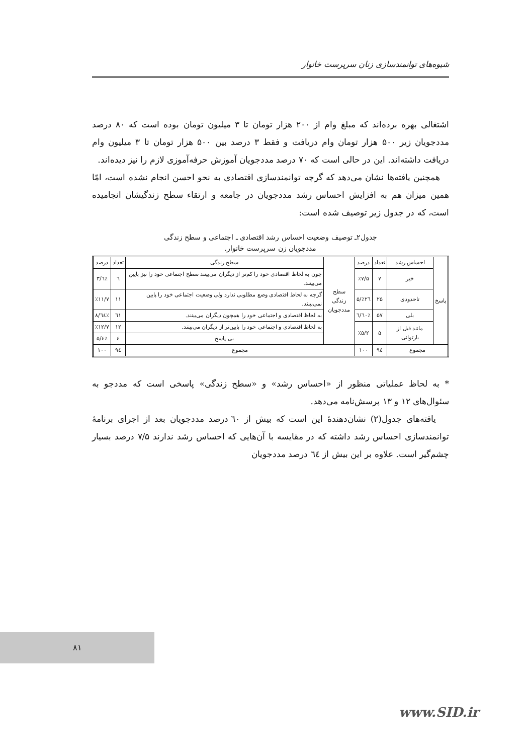شیوه‌های توانمندسازی زنان سرپرست خانوار
اشتغالی بهره برده‌اند که مبلغ وام از ۲۰۰ هزار تومان تا ۳ میلیون تومان بوده است که ۸۰ درصد مددجویان زیر ۵۰۰ هزار تومان وام دریافت و فقط ۳ درصد بین ۵۰۰ هزار تومان تا ۳ میلیون وام دریافت داشته‌اند. این در حالی است که ۷۰ درصد مددجویان آموزش حرفه‌آموزی لازم را نیز دیده‌اند.
همچنین یافته‌ها نشان می‌دهد که گرچه توانمندسازی اقتصادی به نحو احسن انجام نشده است، امّا همین میزان هم به افزایش احساس رشد مددجویان در جامعه و ارتقاء سطح زندگیشان انجامیده است، که در جدول زیر توصیف شده است:
جدول۲ـ توصیف وضعیت احساس رشد اقتصادی ـ اجتماعی و سطح زندگی
مددجویان زن سرپرست خانوار.
| پاسخ | احساس رشد | تعداد | درصد | سطح زندگی مددجویان | سطح زندگی | تعداد | درصد |
| | خیر | ۷ | ٪۷/۵ | | چون به لحاظ اقتصادی خود را کم‌تر از دیگران می‌بینند سطح اجتماعی خود را نیز پایین می‌بینند. | ٦ | ٪٦/۳ |
| | تاحدودی | ۲۵ | ٪۲٦/۵ | | گرچه به لحاظ اقتصادی وضع مطلوبی ندارد ولی وضعیت اجتماعی خود را پایین نمی‌بینند. | ۱۱ | ٪۱۱/۷ |
| | بلی | ۵۷ | ٪٦۰/٦ | | به لحاظ اقتصادی و اجتماعی خود را همچون دیگران می‌بینند. | ٦۱ | ٪٦٤/۸ |
| | مانند قبل از بارتوانی | ۵ | ٪۵/۲ | | به لحاظ اقتصادی و اجتماعی خود را پایین‌تر از دیگران می‌بینند. | ۱۲ | ٪۱۲/۷ |
| | | | | | بی پاسخ | ٤ | ٪٤/۵ |
| مجموع | | ۹٤ | ۱۰۰ | مجموع | | ۹٤ | ۱۰۰ |
* به لحاظ عملیاتی منظور از «احساس رشد» و «سطح زندگی» پاسخی است که مددجو به سئوال‌های ۱۲ و ۱۳ پرسش‌نامه می‌دهد.
یافته‌های جدول(۲) نشان‌دهندهٔ این است که بیش از ٦۰ درصد مددجویان بعد از اجرای برنامهٔ توانمندسازی احساس رشد داشته که در مقایسه با آن‌هایی که احساس رشد ندارند ۷/۵ درصد بسیار چشم‌گیر است. علاوه بر این بیش از ٦٤ درصد مددجویان
۸۱
www.SID.ir